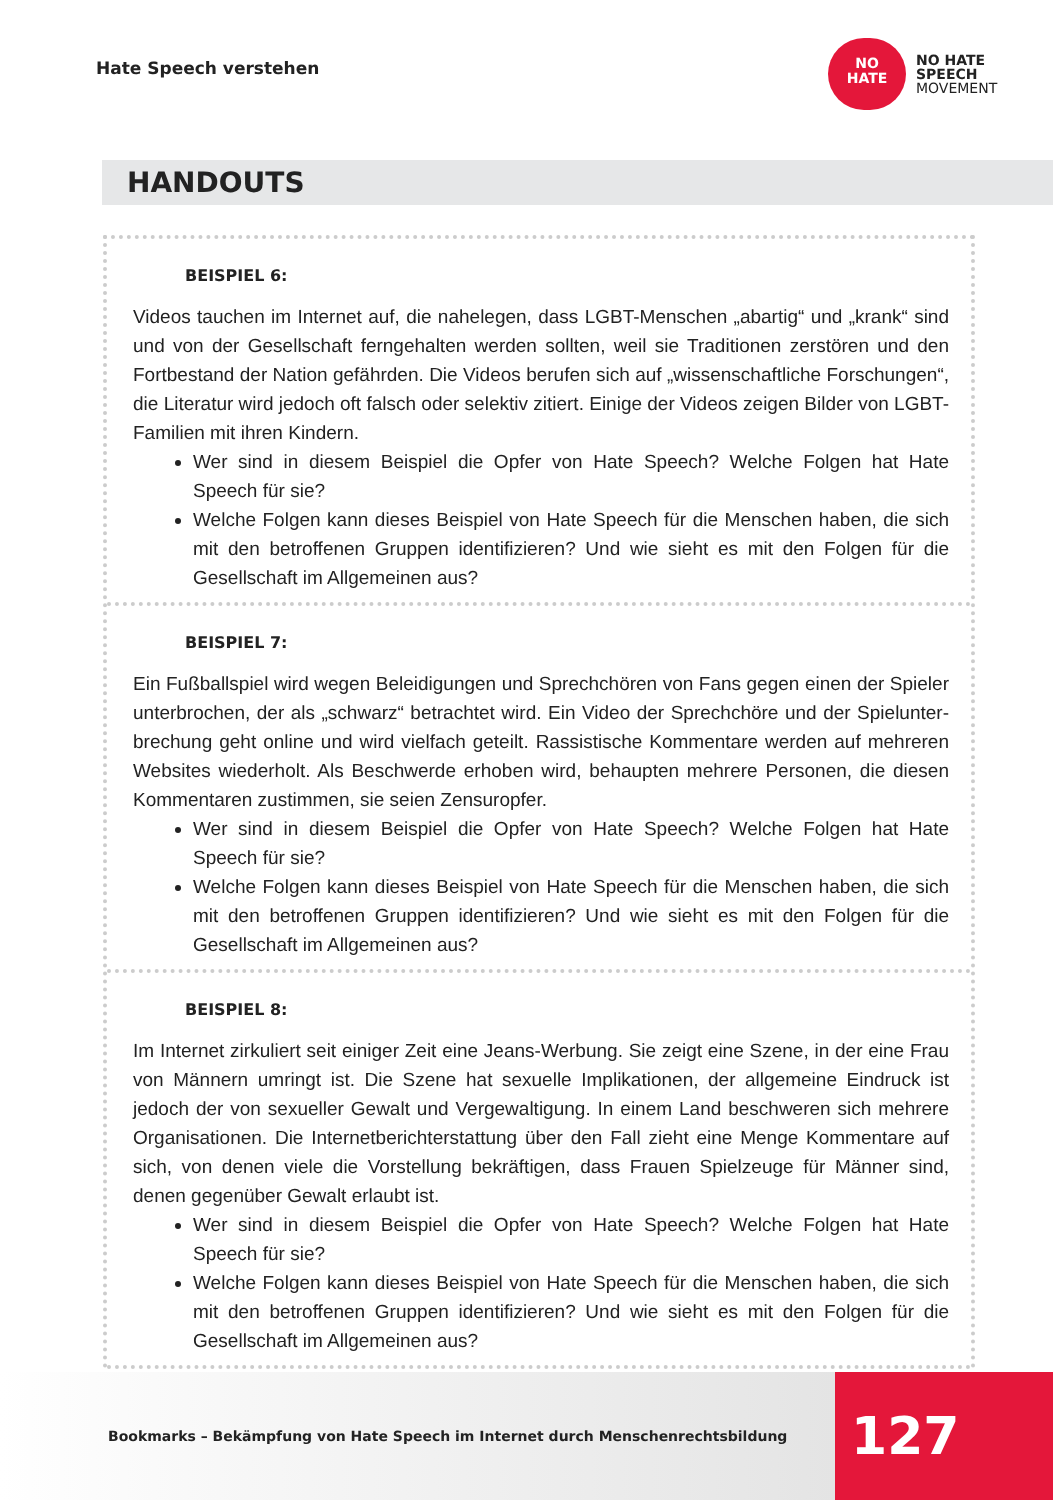Hate Speech verstehen
NO
HATE
NO HATE
SPEECH
MOVEMENT
HANDOUTS
BEISPIEL 6:
Videos tauchen im Internet auf, die nahelegen, dass LGBT-Menschen „abartig“ und „krank“ sind und von der Gesellschaft ferngehalten werden sollten, weil sie Traditionen zerstören und den Fortbestand der Nation gefährden. Die Videos berufen sich auf „wissenschaftliche Forschungen“, die Literatur wird jedoch oft falsch oder selektiv zitiert. Einige der Videos zeigen Bilder von LGBT-Familien mit ihren Kindern.
Wer sind in diesem Beispiel die Opfer von Hate Speech? Welche Folgen hat Hate Speech für sie?
Welche Folgen kann dieses Beispiel von Hate Speech für die Menschen haben, die sich mit den betroffenen Gruppen identifizieren? Und wie sieht es mit den Folgen für die Gesellschaft im Allgemeinen aus?
BEISPIEL 7:
Ein Fußballspiel wird wegen Beleidigungen und Sprechchören von Fans gegen einen der Spieler unterbrochen, der als „schwarz“ betrachtet wird. Ein Video der Sprechchöre und der Spielunter­brechung geht online und wird vielfach geteilt. Rassistische Kommentare werden auf mehreren Websites wiederholt. Als Beschwerde erhoben wird, behaupten mehrere Personen, die diesen Kommentaren zustimmen, sie seien Zensuropfer.
Wer sind in diesem Beispiel die Opfer von Hate Speech? Welche Folgen hat Hate Speech für sie?
Welche Folgen kann dieses Beispiel von Hate Speech für die Menschen haben, die sich mit den betroffenen Gruppen identifizieren? Und wie sieht es mit den Folgen für die Gesellschaft im Allgemeinen aus?
BEISPIEL 8:
Im Internet zirkuliert seit einiger Zeit eine Jeans-Werbung. Sie zeigt eine Szene, in der eine Frau von Männern umringt ist. Die Szene hat sexuelle Implikationen, der allgemeine Eindruck ist jedoch der von sexueller Gewalt und Vergewaltigung. In einem Land beschweren sich mehrere Organisationen. Die Internetberichterstattung über den Fall zieht eine Menge Kommentare auf sich, von denen viele die Vorstellung bekräftigen, dass Frauen Spielzeuge für Männer sind, denen gegenüber Gewalt erlaubt ist.
Wer sind in diesem Beispiel die Opfer von Hate Speech? Welche Folgen hat Hate Speech für sie?
Welche Folgen kann dieses Beispiel von Hate Speech für die Menschen haben, die sich mit den betroffenen Gruppen identifizieren? Und wie sieht es mit den Folgen für die Gesellschaft im Allgemeinen aus?
Bookmarks – Bekämpfung von Hate Speech im Internet durch Menschenrechtsbildung
127